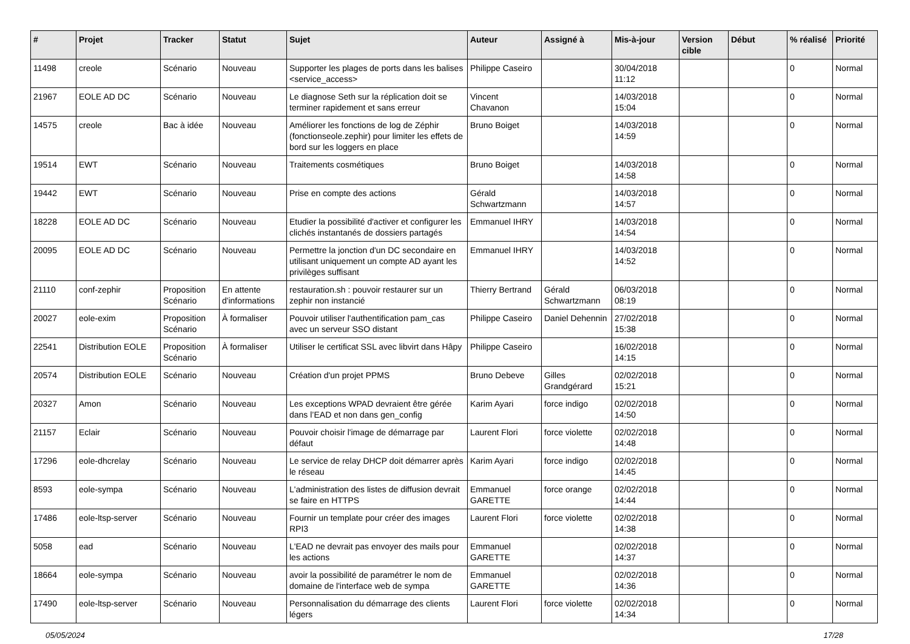| # | Projet | Tracker | Statut | Sujet | Auteur | Assigné à | Mis-à-jour | Version cible | Début | % réalisé | Priorité |
| --- | --- | --- | --- | --- | --- | --- | --- | --- | --- | --- | --- |
| 11498 | creole | Scénario | Nouveau | Supporter les plages de ports dans les balises <service_access> | Philippe Caseiro | | 30/04/2018 11:12 | | | 0 | Normal |
| 21967 | EOLE AD DC | Scénario | Nouveau | Le diagnose Seth sur la réplication doit se terminer rapidement et sans erreur | Vincent Chavanon | | 14/03/2018 15:04 | | | 0 | Normal |
| 14575 | creole | Bac à idée | Nouveau | Améliorer les fonctions de log de Zéphir (fonctionseole.zephir) pour limiter les effets de bord sur les loggers en place | Bruno Boiget | | 14/03/2018 14:59 | | | 0 | Normal |
| 19514 | EWT | Scénario | Nouveau | Traitements cosmétiques | Bruno Boiget | | 14/03/2018 14:58 | | | 0 | Normal |
| 19442 | EWT | Scénario | Nouveau | Prise en compte des actions | Gérald Schwartzmann | | 14/03/2018 14:57 | | | 0 | Normal |
| 18228 | EOLE AD DC | Scénario | Nouveau | Etudier la possibilité d'activer et configurer les clichés instantanés de dossiers partagés | Emmanuel IHRY | | 14/03/2018 14:54 | | | 0 | Normal |
| 20095 | EOLE AD DC | Scénario | Nouveau | Permettre la jonction d'un DC secondaire en utilisant uniquement un compte AD ayant les privilèges suffisant | Emmanuel IHRY | | 14/03/2018 14:52 | | | 0 | Normal |
| 21110 | conf-zephir | Proposition Scénario | En attente d'informations | restauration.sh : pouvoir restaurer sur un zephir non instancié | Thierry Bertrand | Gérald Schwartzmann | 06/03/2018 08:19 | | | 0 | Normal |
| 20027 | eole-exim | Proposition Scénario | À formaliser | Pouvoir utiliser l'authentification pam_cas avec un serveur SSO distant | Philippe Caseiro | Daniel Dehennin | 27/02/2018 15:38 | | | 0 | Normal |
| 22541 | Distribution EOLE | Proposition Scénario | À formaliser | Utiliser le certificat SSL avec libvirt dans Hâpy | Philippe Caseiro | | 16/02/2018 14:15 | | | 0 | Normal |
| 20574 | Distribution EOLE | Scénario | Nouveau | Création d'un projet PPMS | Bruno Debeve | Gilles Grandgérard | 02/02/2018 15:21 | | | 0 | Normal |
| 20327 | Amon | Scénario | Nouveau | Les exceptions WPAD devraient être gérée dans l’EAD et non dans gen_config | Karim Ayari | force indigo | 02/02/2018 14:50 | | | 0 | Normal |
| 21157 | Eclair | Scénario | Nouveau | Pouvoir choisir l'image de démarrage par défaut | Laurent Flori | force violette | 02/02/2018 14:48 | | | 0 | Normal |
| 17296 | eole-dhcrelay | Scénario | Nouveau | Le service de relay DHCP doit démarrer après le réseau | Karim Ayari | force indigo | 02/02/2018 14:45 | | | 0 | Normal |
| 8593 | eole-sympa | Scénario | Nouveau | L'administration des listes de diffusion devrait se faire en HTTPS | Emmanuel GARETTE | force orange | 02/02/2018 14:44 | | | 0 | Normal |
| 17486 | eole-ltsp-server | Scénario | Nouveau | Fournir un template pour créer des images RPI3 | Laurent Flori | force violette | 02/02/2018 14:38 | | | 0 | Normal |
| 5058 | ead | Scénario | Nouveau | L'EAD ne devrait pas envoyer des mails pour les actions | Emmanuel GARETTE | | 02/02/2018 14:37 | | | 0 | Normal |
| 18664 | eole-sympa | Scénario | Nouveau | avoir la possibilité de paramétrer le nom de domaine de l'interface web de sympa | Emmanuel GARETTE | | 02/02/2018 14:36 | | | 0 | Normal |
| 17490 | eole-ltsp-server | Scénario | Nouveau | Personnalisation du démarrage des clients légers | Laurent Flori | force violette | 02/02/2018 14:34 | | | 0 | Normal |
05/05/2024 17/28